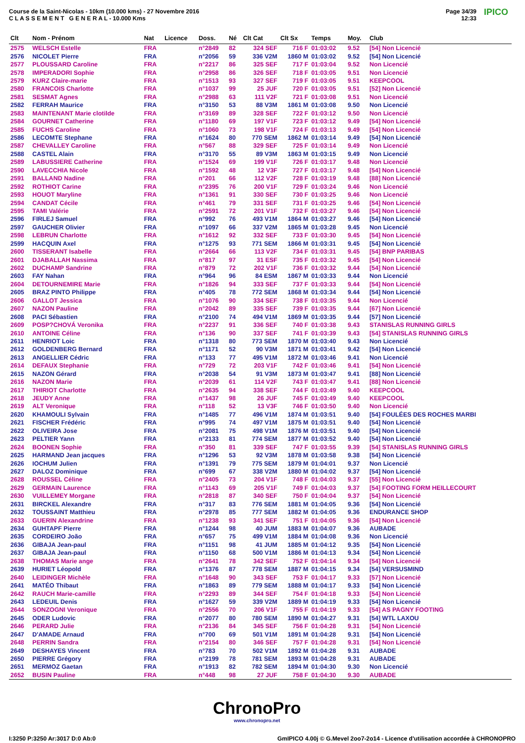Course de la Saint-Nicolas - 10km (10.000 kms) - 27 Novembre 2016
C L A S S E M E N T G E N E R A L - 10.000 Kms
Page 34/39
12:33
IPICO
| Clt | Nom - Prénom | Nat | Licence | Doss. | Né | Clt Cat | Clt Sx | Temps | Moy. | Club |
| --- | --- | --- | --- | --- | --- | --- | --- | --- | --- | --- |
| 2575 | WELSCH Estelle | FRA | | n°2849 | 82 | 324 SEF | 716 F | 01:03:02 | 9.52 | [54] Non Licencié |
| 2576 | NICOLET Pierre | FRA | | n°2056 | 59 | 336 V2M | 1860 M | 01:03:02 | 9.52 | [54] Non Licencié |
| 2577 | PLOUSSARD Caroline | FRA | | n°2217 | 86 | 325 SEF | 717 F | 01:03:04 | 9.52 | Non Licencié |
| 2578 | IMPERADORI Sophie | FRA | | n°2958 | 86 | 326 SEF | 718 F | 01:03:05 | 9.51 | Non Licencié |
| 2579 | KURZ Claire-marie | FRA | | n°1513 | 93 | 327 SEF | 719 F | 01:03:05 | 9.51 | KEEPCOOL |
| 2580 | FRANCOIS Charlotte | FRA | | n°1037 | 99 | 25 JUF | 720 F | 01:03:05 | 9.51 | [52] Non Licencié |
| 2581 | SESMAT Agnes | FRA | | n°2988 | 63 | 111 V2F | 721 F | 01:03:08 | 9.51 | Non Licencié |
| 2582 | FERRAH Maurice | FRA | | n°3150 | 53 | 88 V3M | 1861 M | 01:03:08 | 9.50 | Non Licencié |
| 2583 | MAINTENANT Marie clotilde | FRA | | n°3169 | 89 | 328 SEF | 722 F | 01:03:12 | 9.50 | Non Licencié |
| 2584 | GOURNET Catherine | FRA | | n°1180 | 69 | 197 V1F | 723 F | 01:03:12 | 9.49 | [54] Non Licencié |
| 2585 | FUCHS Caroline | FRA | | n°1060 | 73 | 198 V1F | 724 F | 01:03:13 | 9.49 | [54] Non Licencié |
| 2586 | LECOMTE Stephane | FRA | | n°1624 | 80 | 770 SEM | 1862 M | 01:03:14 | 9.49 | [54] Non Licencié |
| 2587 | CHEVALLEY Caroline | FRA | | n°567 | 88 | 329 SEF | 725 F | 01:03:14 | 9.49 | Non Licencié |
| 2588 | CASTEL Alain | FRA | | n°3170 | 55 | 89 V3M | 1863 M | 01:03:15 | 9.49 | Non Licencié |
| 2589 | LABUSSIERE Catherine | FRA | | n°1524 | 69 | 199 V1F | 726 F | 01:03:17 | 9.48 | Non Licencié |
| 2590 | LAVECCHIA Nicole | FRA | | n°1592 | 48 | 12 V3F | 727 F | 01:03:17 | 9.48 | [54] Non Licencié |
| 2591 | BALLAND Nadine | FRA | | n°201 | 66 | 112 V2F | 728 F | 01:03:19 | 9.48 | [88] Non Licencié |
| 2592 | ROTHIOT Carine | FRA | | n°2395 | 76 | 200 V1F | 729 F | 01:03:24 | 9.46 | Non Licencié |
| 2593 | HOUOT Maryline | FRA | | n°1361 | 91 | 330 SEF | 730 F | 01:03:25 | 9.46 | Non Licencié |
| 2594 | CANDAT Cécile | FRA | | n°461 | 79 | 331 SEF | 731 F | 01:03:25 | 9.46 | [54] Non Licencié |
| 2595 | TAMI Valérie | FRA | | n°2591 | 72 | 201 V1F | 732 F | 01:03:27 | 9.46 | [54] Non Licencié |
| 2596 | FIRLEJ Samuel | FRA | | n°992 | 76 | 493 V1M | 1864 M | 01:03:27 | 9.46 | [54] Non Licencié |
| 2597 | GAUCHER Olivier | FRA | | n°1097 | 66 | 337 V2M | 1865 M | 01:03:28 | 9.45 | Non Licencié |
| 2598 | LEBRUN Charlotte | FRA | | n°1612 | 92 | 332 SEF | 733 F | 01:03:30 | 9.45 | [54] Non Licencié |
| 2599 | HACQUIN Axel | FRA | | n°1275 | 93 | 771 SEM | 1866 M | 01:03:31 | 9.45 | [54] Non Licencié |
| 2600 | TISSERANT Isabelle | FRA | | n°2664 | 66 | 113 V2F | 734 F | 01:03:31 | 9.45 | [54] BNP PARIBAS |
| 2601 | DJABALLAH Nassima | FRA | | n°817 | 97 | 31 ESF | 735 F | 01:03:32 | 9.45 | [54] Non Licencié |
| 2602 | DUCHAMP Sandrine | FRA | | n°879 | 72 | 202 V1F | 736 F | 01:03:32 | 9.44 | [54] Non Licencié |
| 2603 | FAY Nahan | FRA | | n°964 | 96 | 84 ESM | 1867 M | 01:03:33 | 9.44 | Non Licencié |
| 2604 | DETOURNEMIRE Marie | FRA | | n°1826 | 94 | 333 SEF | 737 F | 01:03:33 | 9.44 | [54] Non Licencié |
| 2605 | BRAZ PINTO Philippe | FRA | | n°405 | 78 | 772 SEM | 1868 M | 01:03:34 | 9.44 | [54] Non Licencié |
| 2606 | GALLOT Jessica | FRA | | n°1076 | 90 | 334 SEF | 738 F | 01:03:35 | 9.44 | Non Licencié |
| 2607 | NAZON Pauline | FRA | | n°2042 | 89 | 335 SEF | 739 F | 01:03:35 | 9.44 | [67] Non Licencié |
| 2608 | PACI Sébastien | FRA | | n°2100 | 74 | 494 V1M | 1869 M | 01:03:35 | 9.44 | [57] Non Licencié |
| 2609 | POSP?CHOVÁ Veronika | FRA | | n°2237 | 91 | 336 SEF | 740 F | 01:03:38 | 9.43 | STANISLAS RUNNING GIRLS |
| 2610 | ANTOINE Céline | FRA | | n°136 | 90 | 337 SEF | 741 F | 01:03:39 | 9.43 | [54] STANISLAS RUNNING GIRLS |
| 2611 | HENRIOT Loic | FRA | | n°1318 | 80 | 773 SEM | 1870 M | 01:03:40 | 9.43 | Non Licencié |
| 2612 | GOLDENBERG Bernard | FRA | | n°1171 | 52 | 90 V3M | 1871 M | 01:03:41 | 9.42 | [54] Non Licencié |
| 2613 | ANGELLIER Cédric | FRA | | n°133 | 77 | 495 V1M | 1872 M | 01:03:46 | 9.41 | Non Licencié |
| 2614 | DEFAUX Stephanie | FRA | | n°729 | 72 | 203 V1F | 742 F | 01:03:46 | 9.41 | [54] Non Licencié |
| 2615 | NAZON Gérard | FRA | | n°2038 | 54 | 91 V3M | 1873 M | 01:03:47 | 9.41 | [88] Non Licencié |
| 2616 | NAZON Marie | FRA | | n°2039 | 61 | 114 V2F | 743 F | 01:03:47 | 9.41 | [88] Non Licencié |
| 2617 | THIRIOT Charlotte | FRA | | n°2635 | 94 | 338 SEF | 744 F | 01:03:49 | 9.40 | KEEPCOOL |
| 2618 | JEUDY Anne | FRA | | n°1437 | 98 | 26 JUF | 745 F | 01:03:49 | 9.40 | KEEPCOOL |
| 2619 | ALT Veronique | FRA | | n°118 | 52 | 13 V3F | 746 F | 01:03:50 | 9.40 | Non Licencié |
| 2620 | KHAMOULI Sylvain | FRA | | n°1485 | 77 | 496 V1M | 1874 M | 01:03:51 | 9.40 | [54] FOULÉES DES ROCHES MARBI |
| 2621 | FISCHER Frédéric | FRA | | n°995 | 74 | 497 V1M | 1875 M | 01:03:51 | 9.40 | [54] Non Licencié |
| 2622 | OLIVEIRA Jose | FRA | | n°2081 | 75 | 498 V1M | 1876 M | 01:03:51 | 9.40 | [54] Non Licencié |
| 2623 | PELTIER Yann | FRA | | n°2133 | 81 | 774 SEM | 1877 M | 01:03:52 | 9.40 | [54] Non Licencié |
| 2624 | BOONEN Sophie | FRA | | n°350 | 81 | 339 SEF | 747 F | 01:03:55 | 9.39 | [54] STANISLAS RUNNING GIRLS |
| 2625 | HARMAND Jean jacques | FRA | | n°1296 | 53 | 92 V3M | 1878 M | 01:03:58 | 9.38 | [54] Non Licencié |
| 2626 | IOCHUM Julien | FRA | | n°1391 | 79 | 775 SEM | 1879 M | 01:04:01 | 9.37 | Non Licencié |
| 2627 | DALOZ Dominique | FRA | | n°699 | 67 | 338 V2M | 1880 M | 01:04:02 | 9.37 | [54] Non Licencié |
| 2628 | ROUSSEL Céline | FRA | | n°2405 | 73 | 204 V1F | 748 F | 01:04:03 | 9.37 | [55] Non Licencié |
| 2629 | GERMAIN Laurence | FRA | | n°1143 | 69 | 205 V1F | 749 F | 01:04:03 | 9.37 | [54] FOOTING FORM HEILLECOURT |
| 2630 | VUILLEMEY Morgane | FRA | | n°2818 | 87 | 340 SEF | 750 F | 01:04:04 | 9.37 | [54] Non Licencié |
| 2631 | BIRCKEL Alexandre | FRA | | n°317 | 83 | 776 SEM | 1881 M | 01:04:05 | 9.36 | [54] Non Licencié |
| 2632 | TOUSSAINT Matthieu | FRA | | n°2978 | 85 | 777 SEM | 1882 M | 01:04:05 | 9.36 | ENDURANCE SHOP |
| 2633 | GUERIN Alexandrine | FRA | | n°1238 | 93 | 341 SEF | 751 F | 01:04:05 | 9.36 | [54] Non Licencié |
| 2634 | GUHTAPF Pierre | FRA | | n°1244 | 98 | 40 JUM | 1883 M | 01:04:07 | 9.36 | AUBADE |
| 2635 | CORDEIRO João | FRA | | n°657 | 75 | 499 V1M | 1884 M | 01:04:08 | 9.36 | Non Licencié |
| 2636 | GIBAJA Jean-paul | FRA | | n°1151 | 98 | 41 JUM | 1885 M | 01:04:12 | 9.35 | [54] Non Licencié |
| 2637 | GIBAJA Jean-paul | FRA | | n°1150 | 68 | 500 V1M | 1886 M | 01:04:13 | 9.34 | [54] Non Licencié |
| 2638 | THOMAS Marie ange | FRA | | n°2641 | 78 | 342 SEF | 752 F | 01:04:14 | 9.34 | [54] Non Licencié |
| 2639 | HURIET Léopold | FRA | | n°1376 | 87 | 778 SEM | 1887 M | 01:04:15 | 9.34 | [54] VERSUSMIND |
| 2640 | LEIDINGER Michèle | FRA | | n°1648 | 90 | 343 SEF | 753 F | 01:04:17 | 9.33 | [57] Non Licencié |
| 2641 | MATÉO Thibaut | FRA | | n°1863 | 89 | 779 SEM | 1888 M | 01:04:17 | 9.33 | [54] Non Licencié |
| 2642 | RAUCH Marie-camille | FRA | | n°2293 | 89 | 344 SEF | 754 F | 01:04:18 | 9.33 | [54] Non Licencié |
| 2643 | LEDEUIL Denis | FRA | | n°1627 | 59 | 339 V2M | 1889 M | 01:04:19 | 9.33 | [54] Non Licencié |
| 2644 | SONZOGNI Veronique | FRA | | n°2556 | 70 | 206 V1F | 755 F | 01:04:19 | 9.33 | [54] AS PAGNY FOOTING |
| 2645 | ODER Ludovic | FRA | | n°2077 | 80 | 780 SEM | 1890 M | 01:04:27 | 9.31 | [54] WTL LAXOU |
| 2646 | PERARD Julie | FRA | | n°2136 | 84 | 345 SEF | 756 F | 01:04:28 | 9.31 | [54] Non Licencié |
| 2647 | D'AMADE Arnaud | FRA | | n°700 | 69 | 501 V1M | 1891 M | 01:04:28 | 9.31 | [54] Non Licencié |
| 2648 | PERRIN Sandra | FRA | | n°2154 | 80 | 346 SEF | 757 F | 01:04:28 | 9.31 | [54] Non Licencié |
| 2649 | DESHAYES Vincent | FRA | | n°783 | 70 | 502 V1M | 1892 M | 01:04:28 | 9.31 | AUBADE |
| 2650 | PIERRE Grégory | FRA | | n°2199 | 78 | 781 SEM | 1893 M | 01:04:28 | 9.31 | AUBADE |
| 2651 | MERMOZ Gaetan | FRA | | n°1913 | 82 | 782 SEM | 1894 M | 01:04:30 | 9.30 | Non Licencié |
| 2652 | BUSIN Pauline | FRA | | n°448 | 98 | 27 JUF | 758 F | 01:04:30 | 9.30 | AUBADE |
ChronoPro
www.chronopro.net
I:3250 P:3250 Ar:3017 D:0 Ab:0
GmIPICO 4.00j © G.Mevel 2oo7-2o14 - Licence d'utilisation accordée à CHRONOPRO